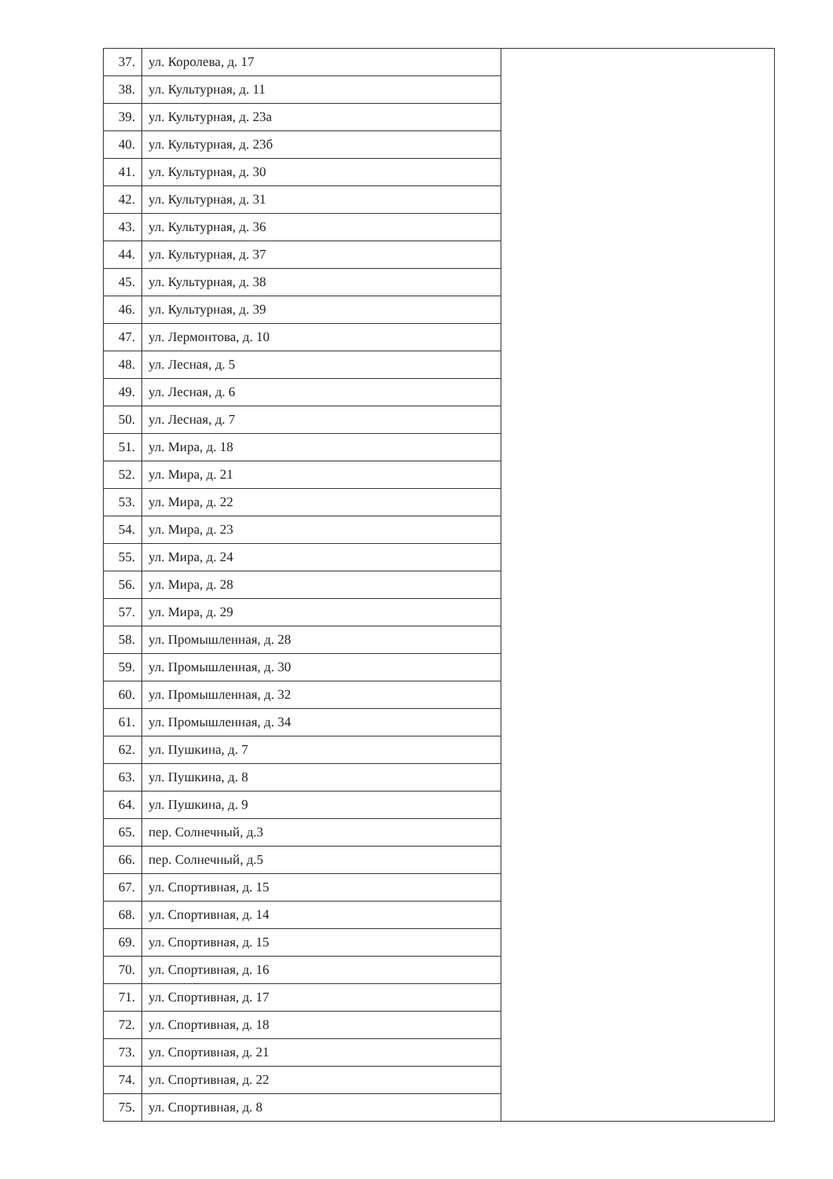| 37. | ул. Королева, д. 17 | |
| 38. | ул. Культурная, д. 11 | |
| 39. | ул. Культурная, д. 23а | |
| 40. | ул. Культурная, д. 23б | |
| 41. | ул. Культурная, д. 30 | |
| 42. | ул. Культурная, д. 31 | |
| 43. | ул. Культурная, д. 36 | |
| 44. | ул. Культурная, д. 37 | |
| 45. | ул. Культурная, д. 38 | |
| 46. | ул. Культурная, д. 39 | |
| 47. | ул. Лермонтова, д. 10 | |
| 48. | ул. Лесная, д. 5 | |
| 49. | ул. Лесная, д. 6 | |
| 50. | ул. Лесная, д. 7 | |
| 51. | ул. Мира, д. 18 | |
| 52. | ул. Мира, д. 21 | |
| 53. | ул. Мира, д. 22 | |
| 54. | ул. Мира, д. 23 | |
| 55. | ул. Мира, д. 24 | |
| 56. | ул. Мира, д. 28 | |
| 57. | ул. Мира, д. 29 | |
| 58. | ул. Промышленная, д. 28 | |
| 59. | ул. Промышленная, д. 30 | |
| 60. | ул. Промышленная, д. 32 | |
| 61. | ул. Промышленная, д. 34 | |
| 62. | ул. Пушкина, д. 7 | |
| 63. | ул. Пушкина, д. 8 | |
| 64. | ул. Пушкина, д. 9 | |
| 65. | пер. Солнечный, д.3 | |
| 66. | пер. Солнечный, д.5 | |
| 67. | ул. Спортивная, д. 15 | |
| 68. | ул. Спортивная, д. 14 | |
| 69. | ул. Спортивная, д. 15 | |
| 70. | ул. Спортивная, д. 16 | |
| 71. | ул. Спортивная, д. 17 | |
| 72. | ул. Спортивная, д. 18 | |
| 73. | ул. Спортивная, д. 21 | |
| 74. | ул. Спортивная, д. 22 | |
| 75. | ул. Спортивная, д. 8 | |